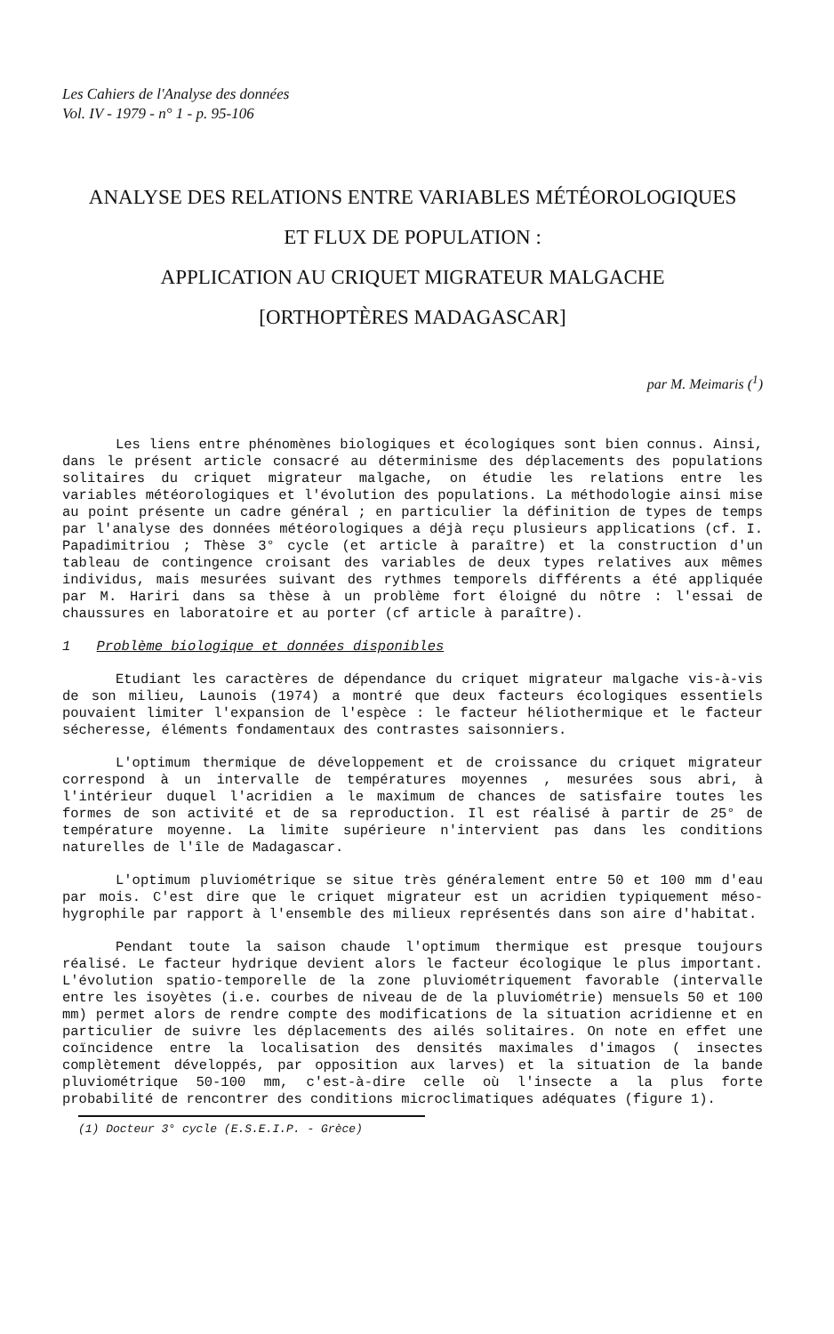Les Cahiers de l'Analyse des données
Vol. IV - 1979 - n° 1 - p. 95-106
ANALYSE DES RELATIONS ENTRE VARIABLES MÉTÉOROLOGIQUES
ET FLUX DE POPULATION :
APPLICATION AU CRIQUET MIGRATEUR MALGACHE
[ORTHOPTÈRES MADAGASCAR]
par M. Meimaris (<sup>1</sup>)
Les liens entre phénomènes biologiques et écologiques sont bien connus. Ainsi, dans le présent article consacré au déterminisme des déplacements des populations solitaires du criquet migrateur malgache, on étudie les relations entre les variables météorologiques et l'évolution des populations. La méthodologie ainsi mise au point présente un cadre général ; en particulier la définition de types de temps par l'analyse des données météorologiques a déjà reçu plusieurs applications (cf. I. Papadimitriou ; Thèse 3° cycle (et article à paraître) et la construction d'un tableau de contingence croisant des variables de deux types relatives aux mêmes individus, mais mesurées suivant des rythmes temporels différents a été appliquée par M. Hariri dans sa thèse à un problème fort éloigné du nôtre : l'essai de chaussures en laboratoire et au porter (cf article à paraître).
1 Problème biologique et données disponibles
Etudiant les caractères de dépendance du criquet migrateur malgache vis-à-vis de son milieu, Launois (1974) a montré que deux facteurs écologiques essentiels pouvaient limiter l'expansion de l'espèce : le facteur héliothermique et le facteur sécheresse, éléments fondamentaux des contrastes saisonniers.
L'optimum thermique de développement et de croissance du criquet migrateur correspond à un intervalle de températures moyennes , mesurées sous abri, à l'intérieur duquel l'acridien a le maximum de chances de satisfaire toutes les formes de son activité et de sa reproduction. Il est réalisé à partir de 25° de température moyenne. La limite supérieure n'intervient pas dans les conditions naturelles de l'île de Madagascar.
L'optimum pluviométrique se situe très généralement entre 50 et 100 mm d'eau par mois. C'est dire que le criquet migrateur est un acridien typiquement méso-hygrophile par rapport à l'ensemble des milieux représentés dans son aire d'habitat.
Pendant toute la saison chaude l'optimum thermique est presque toujours réalisé. Le facteur hydrique devient alors le facteur écologique le plus important. L'évolution spatio-temporelle de la zone pluviométriquement favorable (intervalle entre les isoyètes (i.e. courbes de niveau de de la pluviométrie) mensuels 50 et 100 mm) permet alors de rendre compte des modifications de la situation acridienne et en particulier de suivre les déplacements des ailés solitaires. On note en effet une coïncidence entre la localisation des densités maximales d'imagos ( insectes complètement développés, par opposition aux larves) et la situation de la bande pluviométrique 50-100 mm, c'est-à-dire celle où l'insecte a la plus forte probabilité de rencontrer des conditions microclimatiques adéquates (figure 1).
(1) Docteur 3° cycle (E.S.E.I.P. - Grèce)